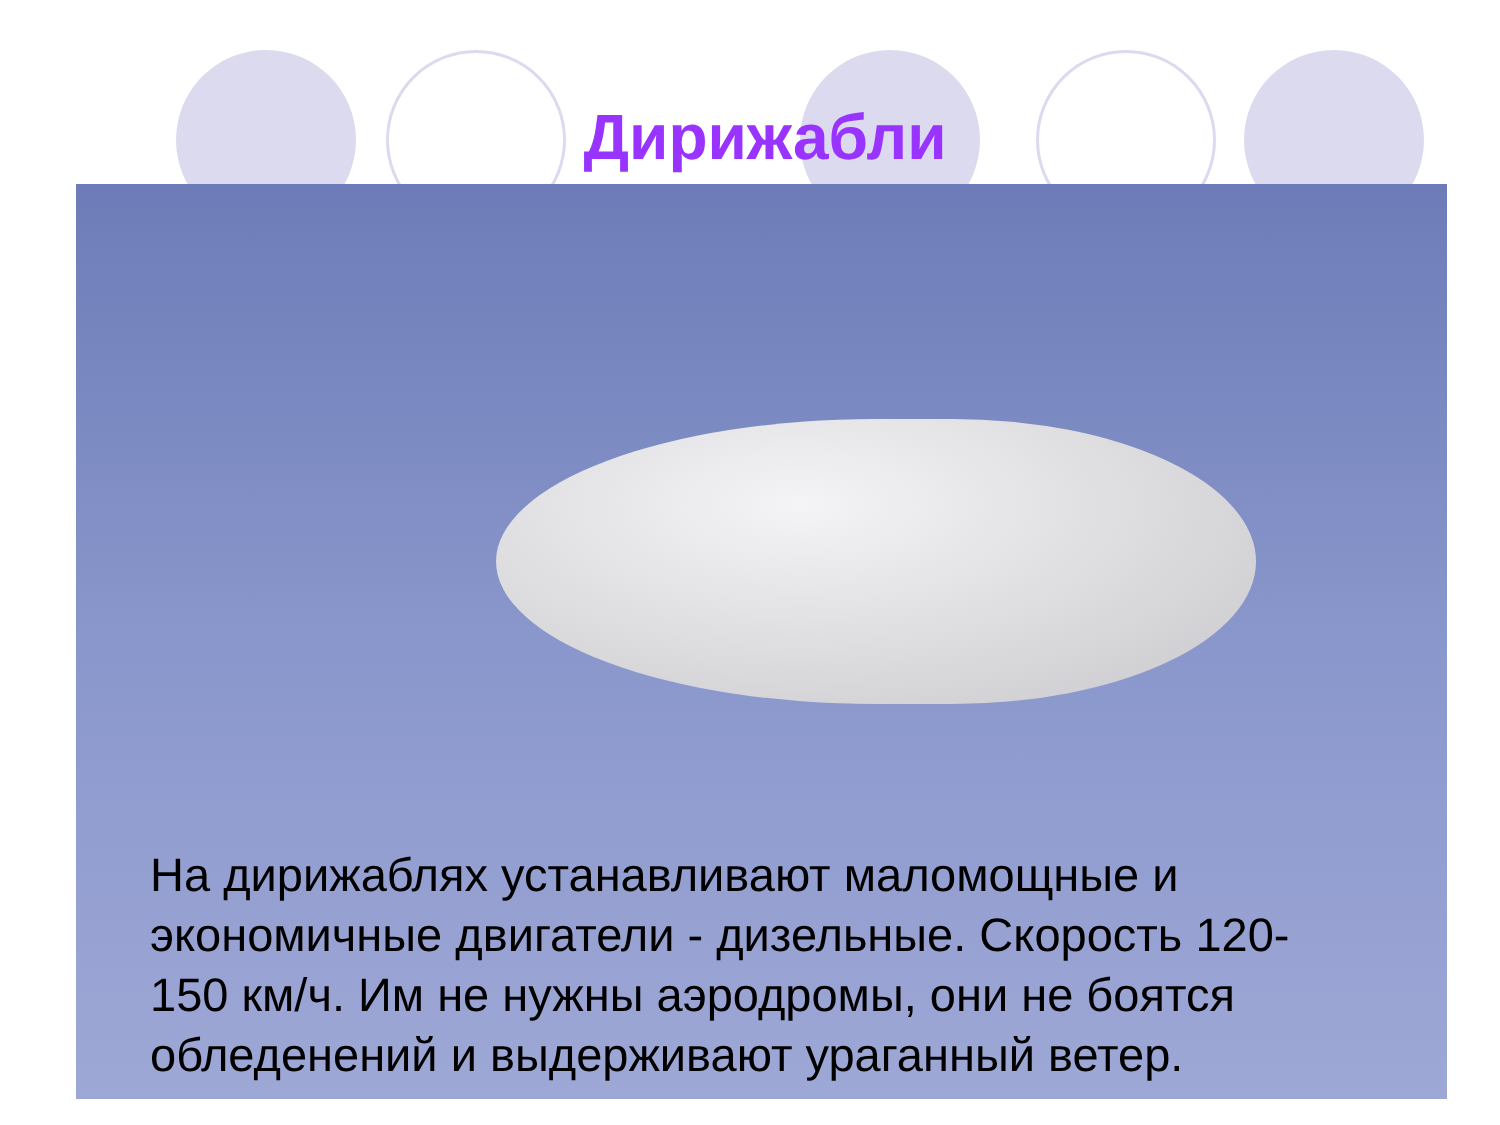Дирижабли
На дирижаблях устанавливают маломощные и экономичные двигатели - дизельные. Скорость 120-150 км/ч. Им не нужны аэродромы, они не боятся обледенений и выдерживают ураганный ветер.